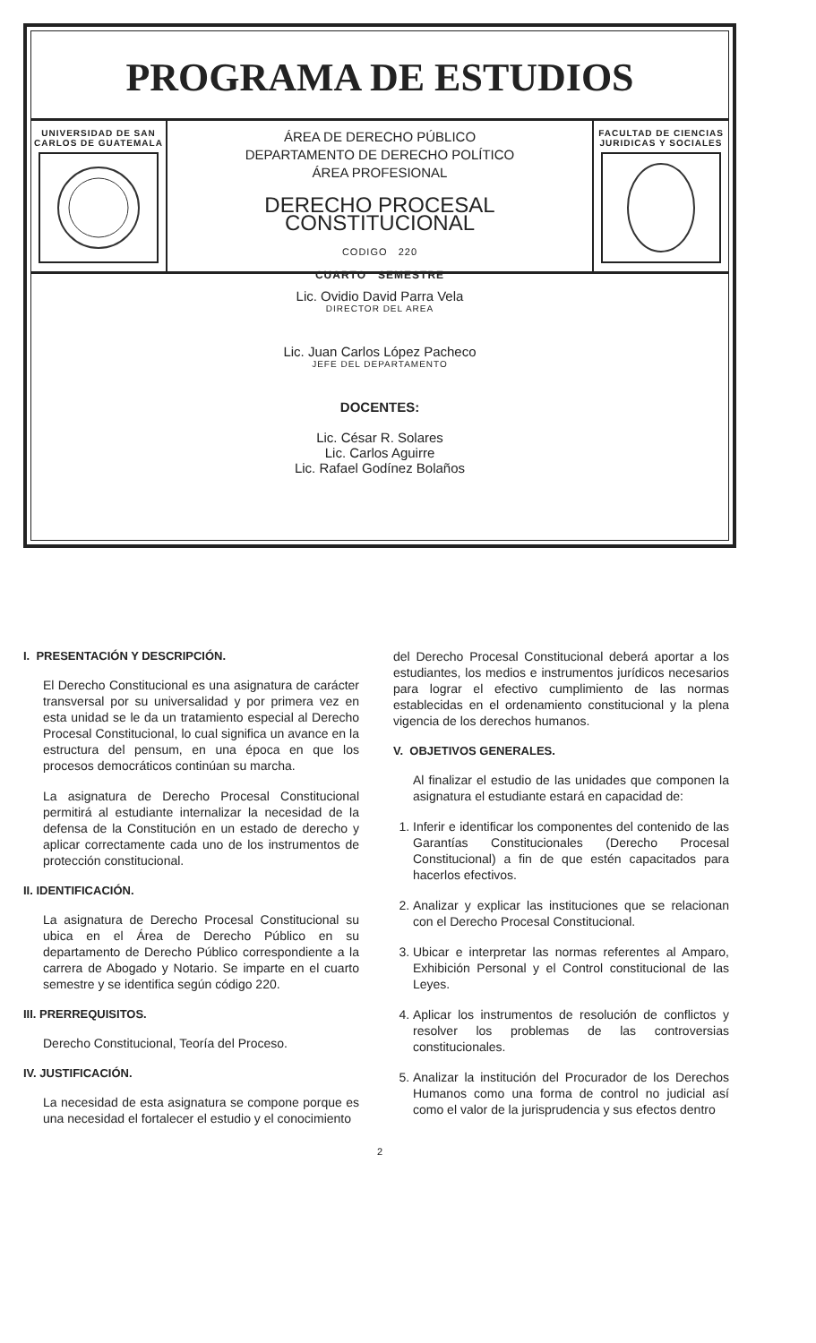PROGRAMA DE ESTUDIOS
UNIVERSIDAD DE SAN CARLOS DE GUATEMALA
ÁREA DE DERECHO PÚBLICO
DEPARTAMENTO DE DERECHO POLÍTICO
ÁREA PROFESIONAL
DERECHO PROCESAL CONSTITUCIONAL
CODIGO 220
CUARTO SEMESTRE
FACULTAD DE CIENCIAS JURIDICAS Y SOCIALES
Lic. Ovidio David Parra Vela
DIRECTOR DEL AREA
Lic. Juan Carlos López Pacheco
JEFE DEL DEPARTAMENTO
DOCENTES:
Lic. César R. Solares
Lic. Carlos Aguirre
Lic. Rafael Godínez Bolaños
I. PRESENTACIÓN Y DESCRIPCIÓN.
El Derecho Constitucional es una asignatura de carácter transversal por su universalidad y por primera vez en esta unidad se le da un tratamiento especial al Derecho Procesal Constitucional, lo cual significa un avance en la estructura del pensum, en una época en que los procesos democráticos continúan su marcha.
La asignatura de Derecho Procesal Constitucional permitirá al estudiante internalizar la necesidad de la defensa de la Constitución en un estado de derecho y aplicar correctamente cada uno de los instrumentos de protección constitucional.
II. IDENTIFICACIÓN.
La asignatura de Derecho Procesal Constitucional su ubica en el Área de Derecho Público en su departamento de Derecho Público correspondiente a la carrera de Abogado y Notario. Se imparte en el cuarto semestre y se identifica según código 220.
III. PRERREQUISITOS.
Derecho Constitucional, Teoría del Proceso.
IV. JUSTIFICACIÓN.
La necesidad de esta asignatura se compone porque es una necesidad el fortalecer el estudio y el conocimiento
del Derecho Procesal Constitucional deberá aportar a los estudiantes, los medios e instrumentos jurídicos necesarios para lograr el efectivo cumplimiento de las normas establecidas en el ordenamiento constitucional y la plena vigencia de los derechos humanos.
V. OBJETIVOS GENERALES.
Al finalizar el estudio de las unidades que componen la asignatura el estudiante estará en capacidad de:
1. Inferir e identificar los componentes del contenido de las Garantías Constitucionales (Derecho Procesal Constitucional) a fin de que estén capacitados para hacerlos efectivos.
2. Analizar y explicar las instituciones que se relacionan con el Derecho Procesal Constitucional.
3. Ubicar e interpretar las normas referentes al Amparo, Exhibición Personal y el Control constitucional de las Leyes.
4. Aplicar los instrumentos de resolución de conflictos y resolver los problemas de las controversias constitucionales.
5. Analizar la institución del Procurador de los Derechos Humanos como una forma de control no judicial así como el valor de la jurisprudencia y sus efectos dentro
2